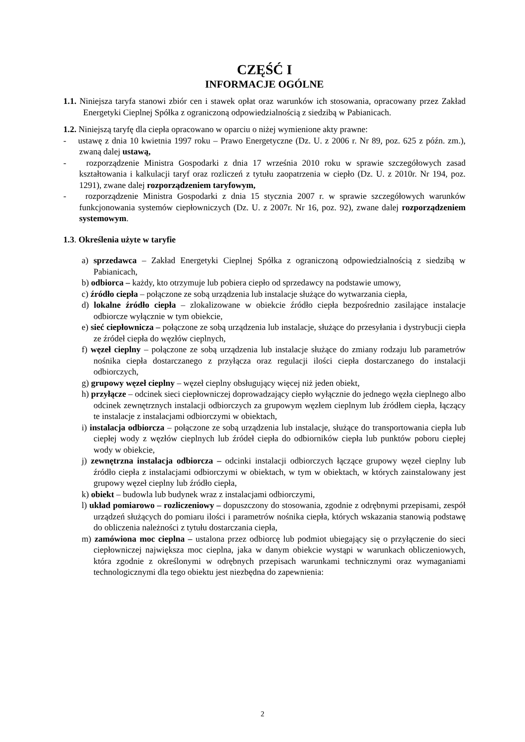CZĘŚĆ I
INFORMACJE OGÓLNE
1.1. Niniejsza taryfa stanowi zbiór cen i stawek opłat oraz warunków ich stosowania, opracowany przez Zakład Energetyki Cieplnej Spółka z ograniczoną odpowiedzialnością z siedzibą w Pabianicach.
1.2. Niniejszą taryfę dla ciepła opracowano w oparciu o niżej wymienione akty prawne:
- ustawę z dnia 10 kwietnia 1997 roku – Prawo Energetyczne (Dz. U. z 2006 r. Nr 89, poz. 625 z późn. zm.), zwaną dalej ustawą,
- rozporządzenie Ministra Gospodarki z dnia 17 września 2010 roku w sprawie szczegółowych zasad kształtowania i kalkulacji taryf oraz rozliczeń z tytułu zaopatrzenia w ciepło (Dz. U. z 2010r. Nr 194, poz. 1291), zwane dalej rozporządzeniem taryfowym,
- rozporządzenie Ministra Gospodarki z dnia 15 stycznia 2007 r. w sprawie szczegółowych warunków funkcjonowania systemów ciepłowniczych (Dz. U. z 2007r. Nr 16, poz. 92), zwane dalej rozporządzeniem systemowym.
1.3. Określenia użyte w taryfie
a) sprzedawca – Zakład Energetyki Cieplnej Spółka z ograniczoną odpowiedzialnością z siedzibą w Pabianicach,
b) odbiorca – każdy, kto otrzymuje lub pobiera ciepło od sprzedawcy na podstawie umowy,
c) źródło ciepła – połączone ze sobą urządzenia lub instalacje służące do wytwarzania ciepła,
d) lokalne źródło ciepła – zlokalizowane w obiekcie źródło ciepła bezpośrednio zasilające instalacje odbiorcze wyłącznie w tym obiekcie,
e) sieć ciepłownicza – połączone ze sobą urządzenia lub instalacje, służące do przesyłania i dystrybucji ciepła ze źródeł ciepła do węzłów cieplnych,
f) węzeł cieplny – połączone ze sobą urządzenia lub instalacje służące do zmiany rodzaju lub parametrów nośnika ciepła dostarczanego z przyłącza oraz regulacji ilości ciepła dostarczanego do instalacji odbiorczych,
g) grupowy węzeł cieplny – węzeł cieplny obsługujący więcej niż jeden obiekt,
h) przyłącze – odcinek sieci ciepłowniczej doprowadzający ciepło wyłącznie do jednego węzła cieplnego albo odcinek zewnętrznych instalacji odbiorczych za grupowym węzłem cieplnym lub źródłem ciepła, łączący te instalacje z instalacjami odbiorczymi w obiektach,
i) instalacja odbiorcza – połączone ze sobą urządzenia lub instalacje, służące do transportowania ciepła lub ciepłej wody z węzłów cieplnych lub źródeł ciepła do odbiorników ciepła lub punktów poboru ciepłej wody w obiekcie,
j) zewnętrzna instalacja odbiorcza – odcinki instalacji odbiorczych łączące grupowy węzeł cieplny lub źródło ciepła z instalacjami odbiorczymi w obiektach, w tym w obiektach, w których zainstalowany jest grupowy węzeł cieplny lub źródło ciepła,
k) obiekt – budowla lub budynek wraz z instalacjami odbiorczymi,
l) układ pomiarowo – rozliczeniowy – dopuszczony do stosowania, zgodnie z odrębnymi przepisami, zespół urządzeń służących do pomiaru ilości i parametrów nośnika ciepła, których wskazania stanowią podstawę do obliczenia należności z tytułu dostarczania ciepła,
m) zamówiona moc cieplna – ustalona przez odbiorcę lub podmiot ubiegający się o przyłączenie do sieci ciepłowniczej największa moc cieplna, jaka w danym obiekcie wystąpi w warunkach obliczeniowych, która zgodnie z określonymi w odrębnych przepisach warunkami technicznymi oraz wymaganiami technologicznymi dla tego obiektu jest niezbędna do zapewnienia:
2